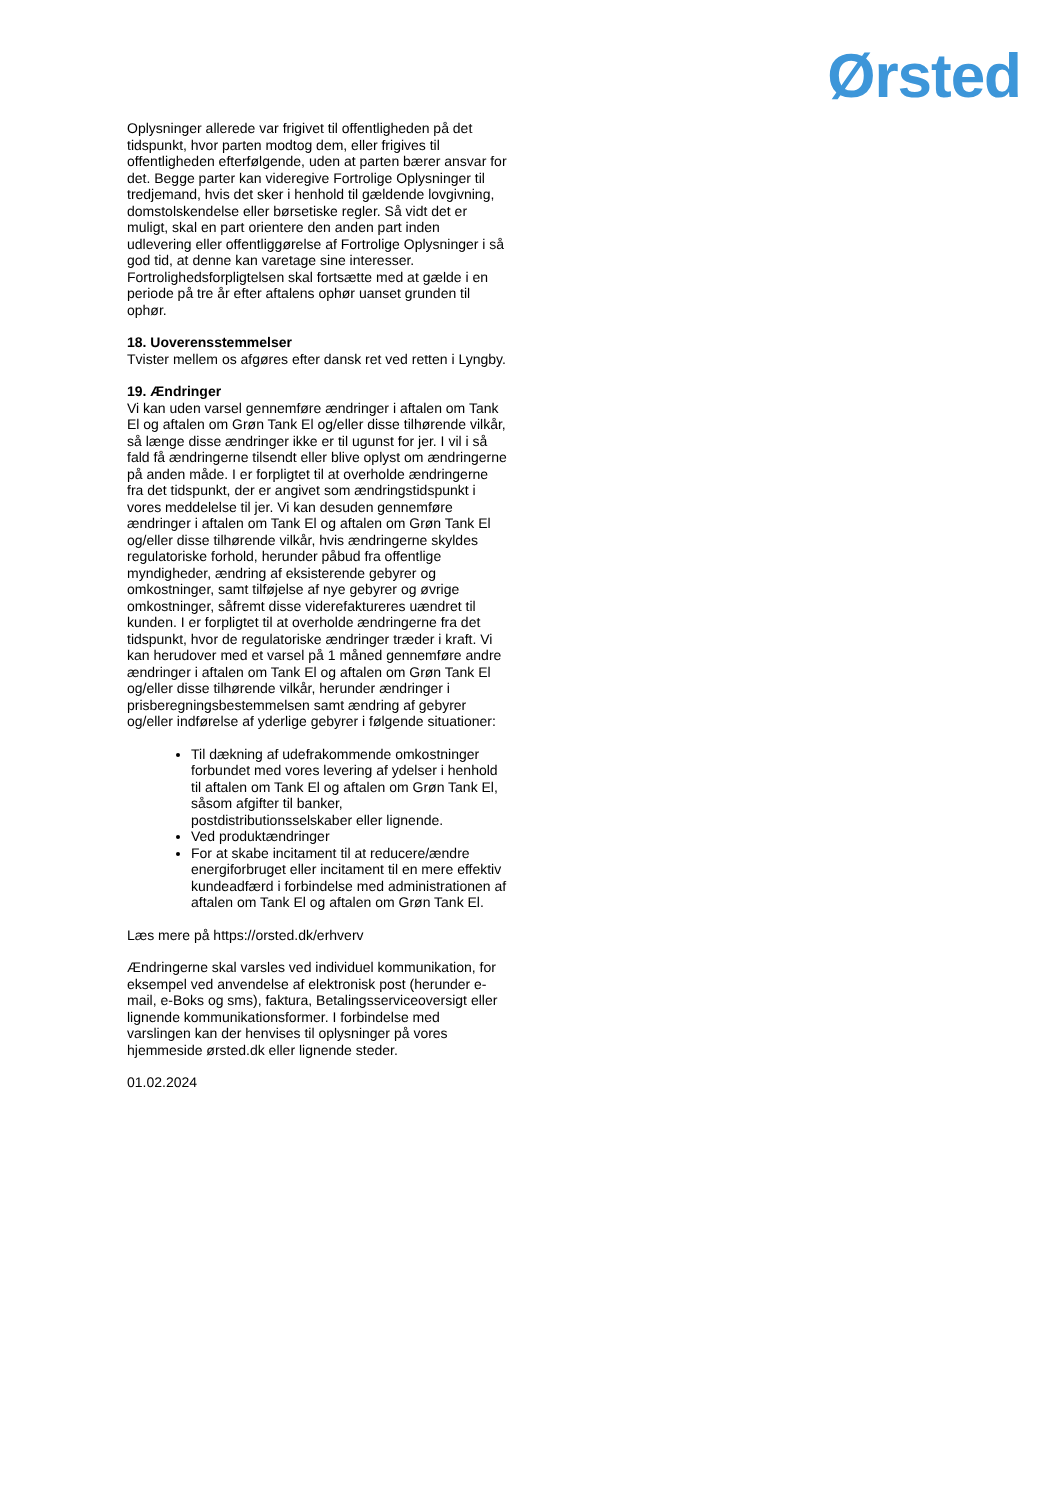Ørsted
Oplysninger allerede var frigivet til offentligheden på det tidspunkt, hvor parten modtog dem, eller frigives til offentligheden efterfølgende, uden at parten bærer ansvar for det. Begge parter kan videregive Fortrolige Oplysninger til tredjemand, hvis det sker i henhold til gældende lovgivning, domstolskendelse eller børsetiske regler. Så vidt det er muligt, skal en part orientere den anden part inden udlevering eller offentliggørelse af Fortrolige Oplysninger i så god tid, at denne kan varetage sine interesser. Fortrolighedsforpligtelsen skal fortsætte med at gælde i en periode på tre år efter aftalens ophør uanset grunden til ophør.
18. Uoverensstemmelser
Tvister mellem os afgøres efter dansk ret ved retten i Lyngby.
19. Ændringer
Vi kan uden varsel gennemføre ændringer i aftalen om Tank El og aftalen om Grøn Tank El og/eller disse tilhørende vilkår, så længe disse ændringer ikke er til ugunst for jer. I vil i så fald få ændringerne tilsendt eller blive oplyst om ændringerne på anden måde. I er forpligtet til at overholde ændringerne fra det tidspunkt, der er angivet som ændringstidspunkt i vores meddelelse til jer. Vi kan desuden gennemføre ændringer i aftalen om Tank El og aftalen om Grøn Tank El og/eller disse tilhørende vilkår, hvis ændringerne skyldes regulatoriske forhold, herunder påbud fra offentlige myndigheder, ændring af eksisterende gebyrer og omkostninger, samt tilføjelse af nye gebyrer og øvrige omkostninger, såfremt disse viderefaktureres uændret til kunden. I er forpligtet til at overholde ændringerne fra det tidspunkt, hvor de regulatoriske ændringer træder i kraft. Vi kan herudover med et varsel på 1 måned gennemføre andre ændringer i aftalen om Tank El og aftalen om Grøn Tank El og/eller disse tilhørende vilkår, herunder ændringer i prisberegningsbestemmelsen samt ændring af gebyrer og/eller indførelse af yderlige gebyrer i følgende situationer:
Til dækning af udefrakommende omkostninger forbundet med vores levering af ydelser i henhold til aftalen om Tank El og aftalen om Grøn Tank El, såsom afgifter til banker, postdistributionsselskaber eller lignende.
Ved produktændringer
For at skabe incitament til at reducere/ændre energiforbruget eller incitament til en mere effektiv kundeadfærd i forbindelse med administrationen af aftalen om Tank El og aftalen om Grøn Tank El.
Læs mere på https://orsted.dk/erhverv
Ændringerne skal varsles ved individuel kommunikation, for eksempel ved anvendelse af elektronisk post (herunder e-mail, e-Boks og sms), faktura, Betalingsserviceoversigt eller lignende kommunikationsformer. I forbindelse med varslingen kan der henvises til oplysninger på vores hjemmeside ørsted.dk eller lignende steder.
01.02.2024